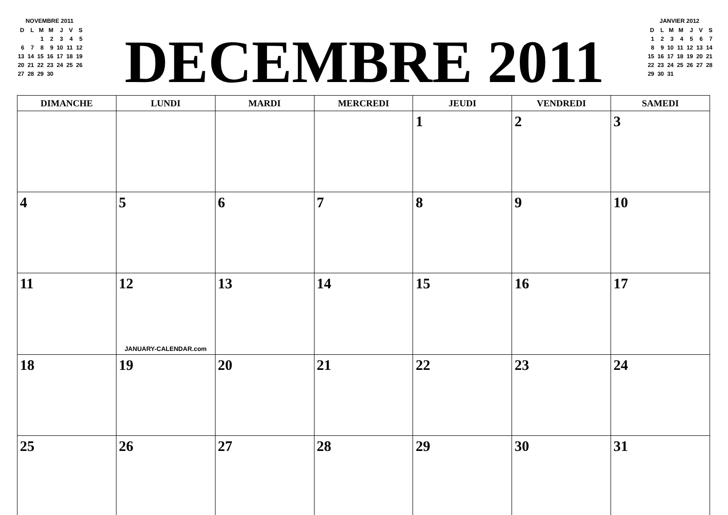NOVEMBRE 2011
| D | L | M | M | J | V | S |
| | | 1 | 2 | 3 | 4 | 5 |
| 6 | 7 | 8 | 9 | 10 | 11 | 12 |
| 13 | 14 | 15 | 16 | 17 | 18 | 19 |
| 20 | 21 | 22 | 23 | 24 | 25 | 26 |
| 27 | 28 | 29 | 30 | | | |
DECEMBRE 2011
JANVIER 2012
| D | L | M | M | J | V | S |
| 1 | 2 | 3 | 4 | 5 | 6 | 7 |
| 8 | 9 | 10 | 11 | 12 | 13 | 14 |
| 15 | 16 | 17 | 18 | 19 | 20 | 21 |
| 22 | 23 | 24 | 25 | 26 | 27 | 28 |
| 29 | 30 | 31 | | | | |
| DIMANCHE | LUNDI | MARDI | MERCREDI | JEUDI | VENDREDI | SAMEDI |
| --- | --- | --- | --- | --- | --- | --- |
| | | | | 1 | 2 | 3 |
| 4 | 5 | 6 | 7 | 8 | 9 | 10 |
| 11 | 12 JANUARY-CALENDAR.com | 13 | 14 | 15 | 16 | 17 |
| 18 | 19 | 20 | 21 | 22 | 23 | 24 |
| 25 | 26 | 27 | 28 | 29 | 30 | 31 |